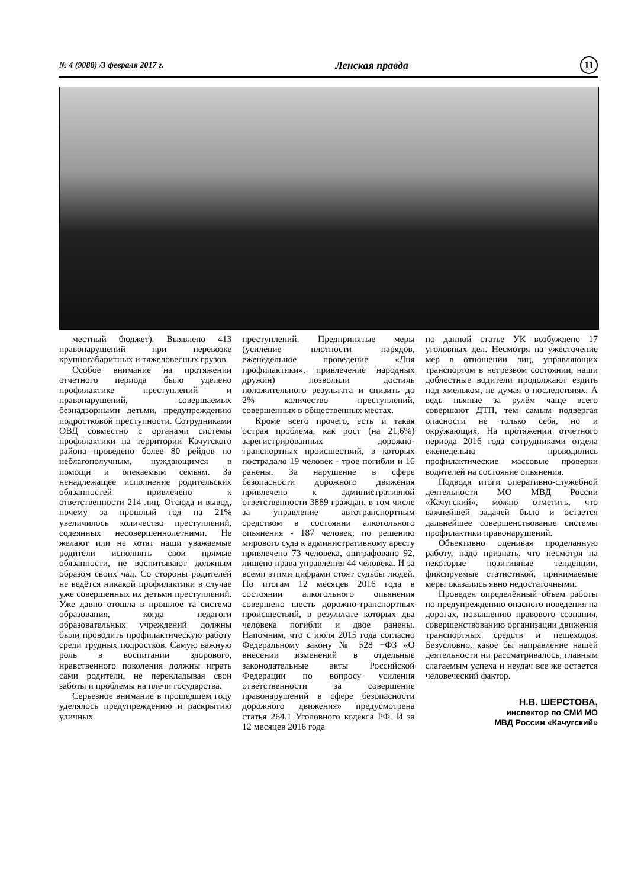№ 4 (9088) /3 февраля 2017 г. Ленская правда 11
местный бюджет). Выявлено 413 правонарушений при перевозке крупногабаритных и тяжеловесных грузов.
Особое внимание на протяжении отчетного периода было уделено профилактике преступлений и правонарушений, совершаемых безнадзорными детьми, предупреждению подростковой преступности. Сотрудниками ОВД совместно с органами системы профилактики на территории Качугского района проведено более 80 рейдов по неблагополучным, нуждающимся в помощи и опекаемым семьям. За ненадлежащее исполнение родительских обязанностей привлечено к ответственности 214 лиц. Отсюда и вывод, почему за прошлый год на 21% увеличилось количество преступлений, содеянных несовершеннолетними. Не желают или не хотят наши уважаемые родители исполнять свои прямые обязанности, не воспитывают должным образом своих чад. Со стороны родителей не ведётся никакой профилактики в случае уже совершенных их детьми преступлений. Уже давно отошла в прошлое та система образования, когда педагоги образовательных учреждений должны были проводить профилактическую работу среди трудных подростков. Самую важную роль в воспитании здорового, нравственного поколения должны играть сами родители, не перекладывая свои заботы и проблемы на плечи государства.
Серьезное внимание в прошедшем году уделялось предупреждению и раскрытию уличных
преступлений. Предпринятые меры (усиление плотности нарядов, еженедельное проведение «Дня профилактики», привлечение народных дружин) позволили достичь положительного результата и снизить до 2% количество преступлений, совершенных в общественных местах.
Кроме всего прочего, есть и такая острая проблема, как рост (на 21,6%) зарегистрированных дорожно-транспортных происшествий, в которых пострадало 19 человек - трое погибли и 16 ранены. За нарушение в сфере безопасности дорожного движения привлечено к административной ответственности 3889 граждан, в том числе за управление автотранспортным средством в состоянии алкогольного опьянения - 187 человек; по решению мирового суда к административному аресту привлечено 73 человека, оштрафовано 92, лишено права управления 44 человека. И за всеми этими цифрами стоят судьбы людей. По итогам 12 месяцев 2016 года в состоянии алкогольного опьянения совершено шесть дорожно-транспортных происшествий, в результате которых два человека погибли и двое ранены. Напомним, что с июля 2015 года согласно Федеральному закону № 528 −ФЗ «О внесении изменений в отдельные законодательные акты Российской Федерации по вопросу усиления ответственности за совершение правонарушений в сфере безопасности дорожного движения» предусмотрена статья 264.1 Уголовного кодекса РФ. И за 12 месяцев 2016 года
по данной статье УК возбуждено 17 уголовных дел. Несмотря на ужесточение мер в отношении лиц, управляющих транспортом в нетрезвом состоянии, наши доблестные водители продолжают ездить под хмельком, не думая о последствиях. А ведь пьяные за рулём чаще всего совершают ДТП, тем самым подвергая опасности не только себя, но и окружающих. На протяжении отчетного периода 2016 года сотрудниками отдела еженедельно проводились профилактические массовые проверки водителей на состояние опьянения.
Подводя итоги оперативно-служебной деятельности МО МВД России «Качугский», можно отметить, что важнейшей задачей было и остается дальнейшее совершенствование системы профилактики правонарушений.
Объективно оценивая проделанную работу, надо признать, что несмотря на некоторые позитивные тенденции, фиксируемые статистикой, принимаемые меры оказались явно недостаточными.
Проведен определённый объем работы по предупреждению опасного поведения на дорогах, повышению правового сознания, совершенствованию организации движения транспортных средств и пешеходов. Безусловно, какое бы направление нашей деятельности ни рассматривалось, главным слагаемым успеха и неудач все же остается человеческий фактор.
Н.В. ШЕРСТОВА,
инспектор по СМИ МО
МВД России «Качугский»